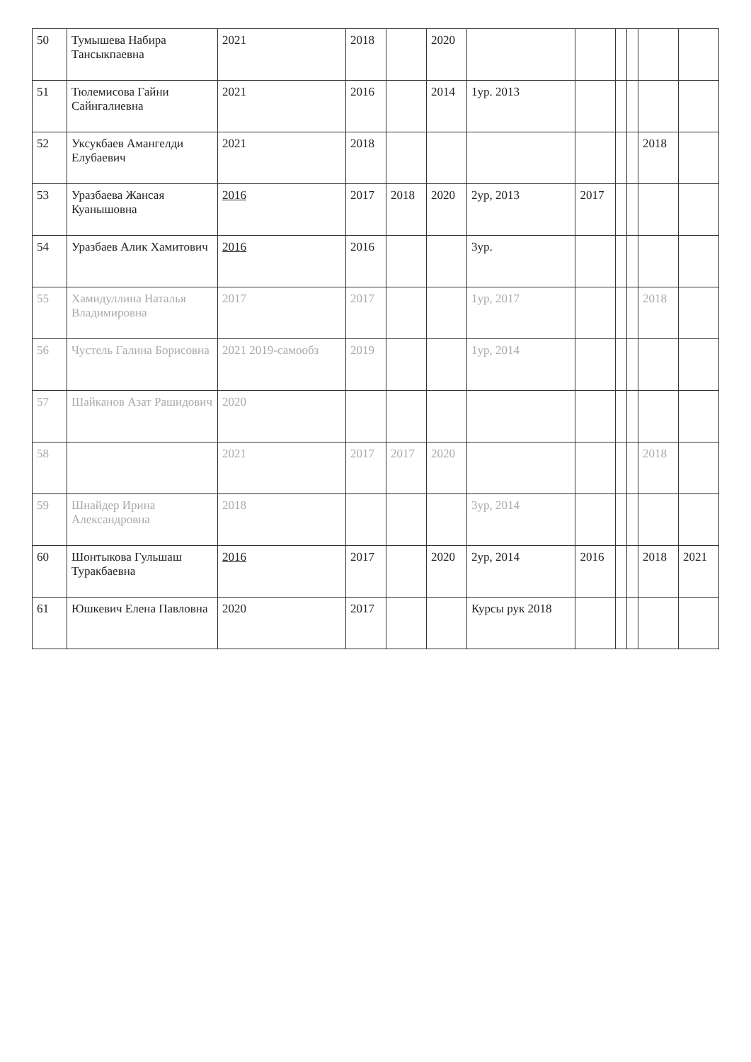| 50 | Тумышева Набира Тансыкпаевна | 2021 | 2018 | | 2020 | | | | | | |
| 51 | Тюлемисова Гайни Сайнгалиевна | 2021 | 2016 | | 2014 | 1ур. 2013 | | | | | |
| 52 | Уксукбаев Амангелди Елубаевич | 2021 | 2018 | | | | | | | 2018 | |
| 53 | Уразбаева Жансая Куанышовна | 2016 | 2017 | 2018 | 2020 | 2ур, 2013 | 2017 | | | | |
| 54 | Уразбаев Алик Хамитович | 2016 | 2016 | | | 3ур. | | | | | |
| 55 | Хамидуллина Наталья Владимировна | 2017 | 2017 | | | 1ур, 2017 | | | | 2018 | |
| 56 | Чустель Галина Борисовна | 2021 2019-самообз | 2019 | | | 1ур, 2014 | | | | | |
| 57 | Шайканов Азат Рашидович | 2020 | | | | | | | | | |
| 58 | | 2021 | 2017 | 2017 | 2020 | | | | | 2018 | |
| 59 | Шнайдер Ирина Александровна | 2018 | | | | 3ур, 2014 | | | | | |
| 60 | Шонтыкова Гульшаш Туракбаевна | 2016 | 2017 | | 2020 | 2ур, 2014 | 2016 | | | 2018 | 2021 |
| 61 | Юшкевич Елена Павловна | 2020 | 2017 | | | Курсы рук 2018 | | | | | |